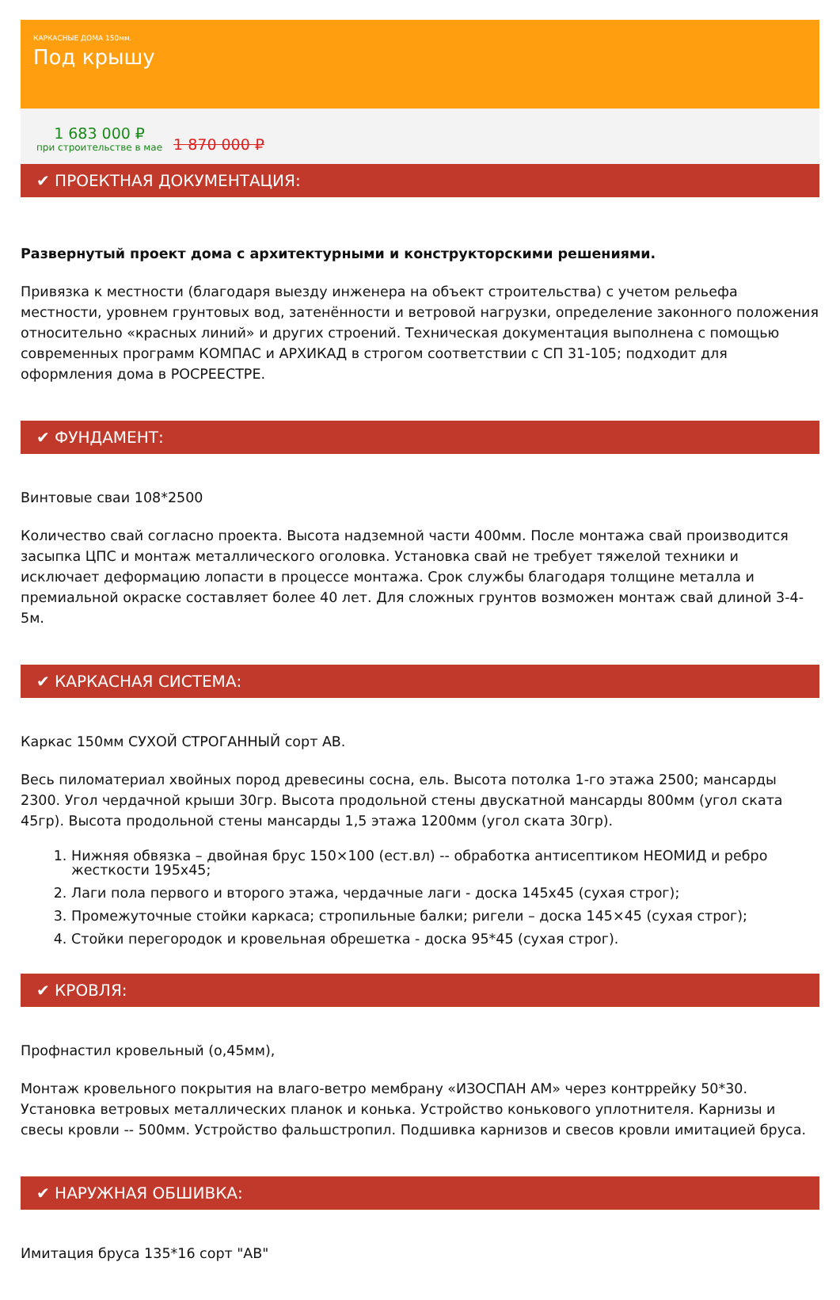КАРКАСНЫЕ ДОМА 150мм.
Под крышу
1 683 000 ₽
при строительстве в мае
1 870 000 ₽
✔ ПРОЕКТНАЯ ДОКУМЕНТАЦИЯ:
Развернутый проект дома с архитектурными и конструкторскими решениями.
Привязка к местности (благодаря выезду инженера на объект строительства) с учетом рельефа местности, уровнем грунтовых вод, затенённости и ветровой нагрузки, определение законного положения относительно «красных линий» и других строений. Техническая документация выполнена с помощью современных программ КОМПАС и АРХИКАД в строгом соответствии с СП 31-105; подходит для оформления дома в РОСРЕЕСТРЕ.
✔ ФУНДАМЕНТ:
Винтовые сваи 108*2500
Количество свай согласно проекта. Высота надземной части 400мм. После монтажа свай производится засыпка ЦПС и монтаж металлического оголовка. Установка свай не требует тяжелой техники и исключает деформацию лопасти в процессе монтажа. Срок службы благодаря толщине металла и премиальной окраске составляет более 40 лет. Для сложных грунтов возможен монтаж свай длиной 3-4-5м.
✔ КАРКАСНАЯ СИСТЕМА:
Каркас 150мм СУХОЙ СТРОГАННЫЙ сорт АВ.
Весь пиломатериал хвойных пород древесины сосна, ель. Высота потолка 1-го этажа 2500; мансарды 2300. Угол чердачной крыши 30гр. Высота продольной стены двускатной мансарды 800мм (угол ската 45гр). Высота продольной стены мансарды 1,5 этажа 1200мм (угол ската 30гр).
1. Нижняя обвязка – двойная брус 150×100 (ест.вл) -- обработка антисептиком НЕОМИД и ребро жесткости 195х45;
2. Лаги пола первого и второго этажа, чердачные лаги - доска 145х45 (сухая строг);
3. Промежуточные стойки каркаса; стропильные балки; ригели – доска 145×45 (сухая строг);
4. Стойки перегородок и кровельная обрешетка - доска 95*45 (сухая строг).
✔ КРОВЛЯ:
Профнастил кровельный (о,45мм),
Монтаж кровельного покрытия на влаго-ветро мембрану «ИЗОСПАН АМ» через контррейку 50*30. Установка ветровых металлических планок и конька. Устройство конькового уплотнителя. Карнизы и свесы кровли -- 500мм. Устройство фальшстропил. Подшивка карнизов и свесов кровли имитацией бруса.
✔ НАРУЖНАЯ ОБШИВКА:
Имитация бруса 135*16 сорт "АВ"